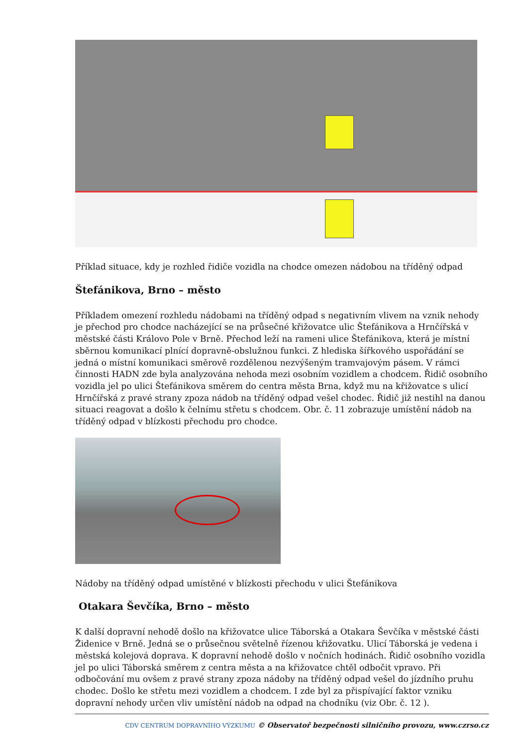Příklad situace, kdy je rozhled řidiče vozidla na chodce omezen nádobou na tříděný odpad
Štefánikova, Brno – město
Příkladem omezení rozhledu nádobami na tříděný odpad s negativním vlivem na vznik nehody je přechod pro chodce nacházející se na průsečné křižovatce ulic Štefánikova a Hrnčířská v městské části Královo Pole v Brně. Přechod leží na rameni ulice Štefánikova, která je místní sběrnou komunikací plnící dopravně-obslužnou funkci. Z hlediska šířkového uspořádání se jedná o místní komunikaci směrově rozdělenou nezvýšeným tramvajovým pásem. V rámci činnosti HADN zde byla analyzována nehoda mezi osobním vozidlem a chodcem. Řidič osobního vozidla jel po ulici Štefánikova směrem do centra města Brna, když mu na křižovatce s ulicí Hrnčířská z pravé strany zpoza nádob na tříděný odpad vešel chodec. Řidič již nestihl na danou situaci reagovat a došlo k čelnímu střetu s chodcem. Obr. č. 11 zobrazuje umístění nádob na tříděný odpad v blízkosti přechodu pro chodce.
Nádoby na tříděný odpad umístěné v blízkosti přechodu v ulici Štefánikova
Otakara Ševčíka, Brno – město
K další dopravní nehodě došlo na křižovatce ulice Táborská a Otakara Ševčíka v městské části Židenice v Brně. Jedná se o průsečnou světelně řízenou křižovatku. Ulicí Táborská je vedena i městská kolejová doprava. K dopravní nehodě došlo v nočních hodinách. Řidič osobního vozidla jel po ulici Táborská směrem z centra města a na křižovatce chtěl odbočit vpravo. Při odbočování mu ovšem z pravé strany zpoza nádoby na tříděný odpad vešel do jízdního pruhu chodec. Došlo ke střetu mezi vozidlem a chodcem. I zde byl za přispívající faktor vzniku dopravní nehody určen vliv umístění nádob na odpad na chodníku (viz Obr. č. 12 ).
CDV CENTRUM DOPRAVNÍHO VÝZKUMU © Observatoř bezpečnosti silničního provozu, www.czrso.cz